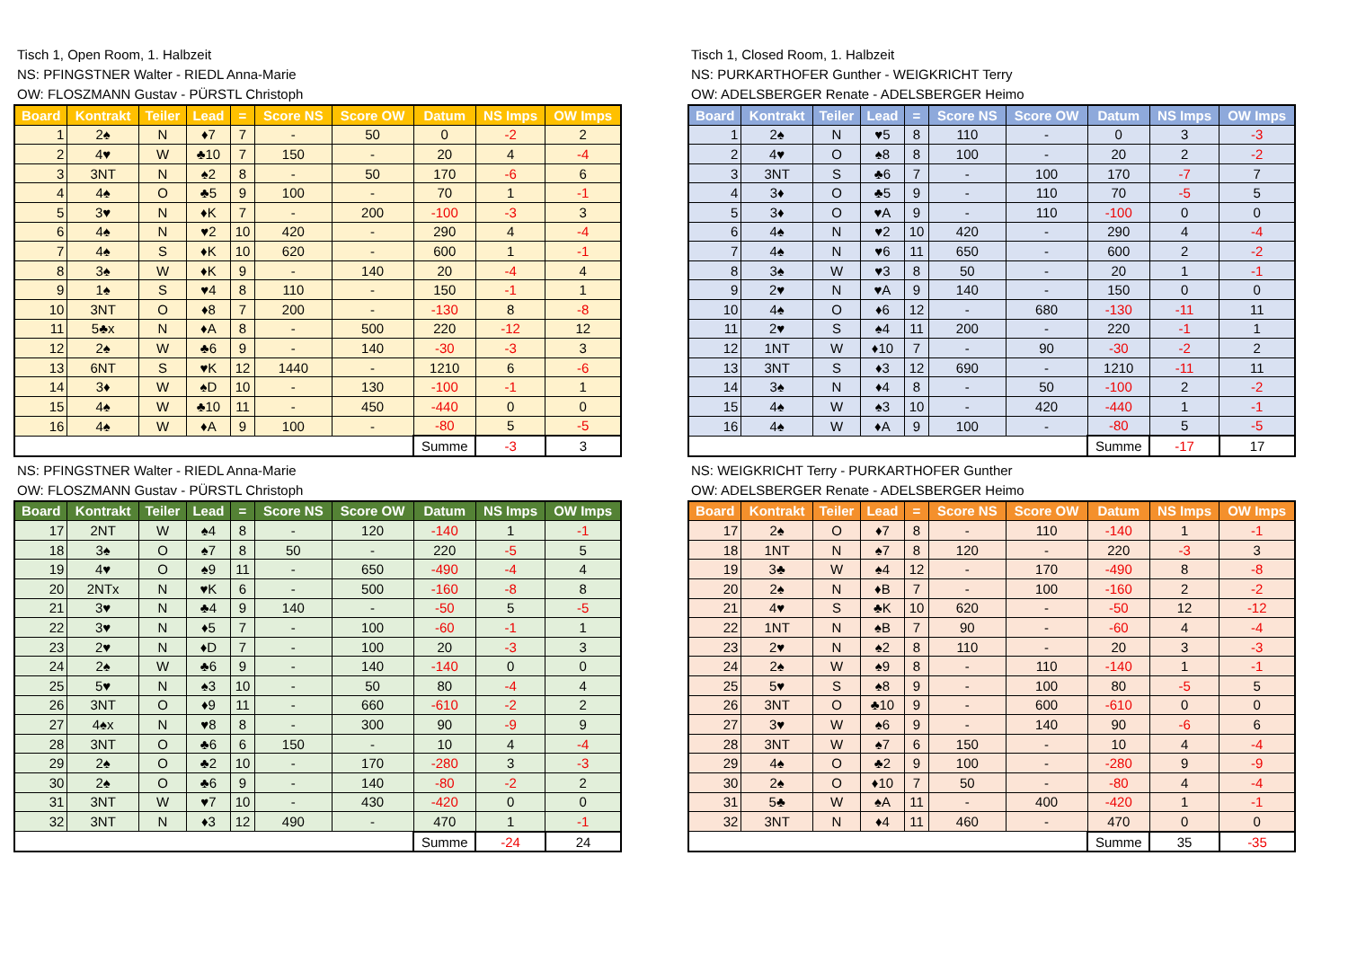Tisch 1, Open Room, 1. Halbzeit
NS: PFINGSTNER Walter - RIEDL Anna-Marie
OW: FLOSZMANN Gustav - PÜRSTL Christoph
| Board | Kontrakt | Teiler | Lead | = | Score NS | Score OW | Datum | NS Imps | OW Imps |
| --- | --- | --- | --- | --- | --- | --- | --- | --- | --- |
| 1 | 2♠ | N | ♦7 | 7 | - | 50 | 0 | -2 | 2 |
| 2 | 4♥ | W | ♣10 | 7 | 150 | - | 20 | 4 | -4 |
| 3 | 3NT | N | ♠2 | 8 | - | 50 | 170 | -6 | 6 |
| 4 | 4♠ | O | ♣5 | 9 | 100 | - | 70 | 1 | -1 |
| 5 | 3♥ | N | ♦K | 7 | - | 200 | -100 | -3 | 3 |
| 6 | 4♠ | N | ♥2 | 10 | 420 | - | 290 | 4 | -4 |
| 7 | 4♠ | S | ♦K | 10 | 620 | - | 600 | 1 | -1 |
| 8 | 3♠ | W | ♦K | 9 | - | 140 | 20 | -4 | 4 |
| 9 | 1♠ | S | ♥4 | 8 | 110 | - | 150 | -1 | 1 |
| 10 | 3NT | O | ♦8 | 7 | 200 | - | -130 | 8 | -8 |
| 11 | 5♣x | N | ♦A | 8 | - | 500 | 220 | -12 | 12 |
| 12 | 2♠ | W | ♣6 | 9 | - | 140 | -30 | -3 | 3 |
| 13 | 6NT | S | ♥K | 12 | 1440 | - | 1210 | 6 | -6 |
| 14 | 3♦ | W | ♠D | 10 | - | 130 | -100 | -1 | 1 |
| 15 | 4♠ | W | ♣10 | 11 | - | 450 | -440 | 0 | 0 |
| 16 | 4♠ | W | ♦A | 9 | 100 | - | -80 | 5 | -5 |
| | | | | | | | Summe | -3 | 3 |
Tisch 1, Closed Room, 1. Halbzeit
NS: PURKARTHOFER Gunther - WEIGKRICHT Terry
OW: ADELSBERGER Renate - ADELSBERGER Heimo
| Board | Kontrakt | Teiler | Lead | = | Score NS | Score OW | Datum | NS Imps | OW Imps |
| --- | --- | --- | --- | --- | --- | --- | --- | --- | --- |
| 1 | 2♠ | N | ♥5 | 8 | 110 | - | 0 | 3 | -3 |
| 2 | 4♥ | O | ♠8 | 8 | 100 | - | 20 | 2 | -2 |
| 3 | 3NT | S | ♣6 | 7 | - | 100 | 170 | -7 | 7 |
| 4 | 3♦ | O | ♣5 | 9 | - | 110 | 70 | -5 | 5 |
| 5 | 3♦ | O | ♥A | 9 | - | 110 | -100 | 0 | 0 |
| 6 | 4♠ | N | ♥2 | 10 | 420 | - | 290 | 4 | -4 |
| 7 | 4♠ | N | ♥6 | 11 | 650 | - | 600 | 2 | -2 |
| 8 | 3♠ | W | ♥3 | 8 | 50 | - | 20 | 1 | -1 |
| 9 | 2♥ | N | ♥A | 9 | 140 | - | 150 | 0 | 0 |
| 10 | 4♠ | O | ♦6 | 12 | - | 680 | -130 | -11 | 11 |
| 11 | 2♥ | S | ♠4 | 11 | 200 | - | 220 | -1 | 1 |
| 12 | 1NT | W | ♦10 | 7 | - | 90 | -30 | -2 | 2 |
| 13 | 3NT | S | ♦3 | 12 | 690 | - | 1210 | -11 | 11 |
| 14 | 3♠ | N | ♦4 | 8 | - | 50 | -100 | 2 | -2 |
| 15 | 4♠ | W | ♠3 | 10 | - | 420 | -440 | 1 | -1 |
| 16 | 4♠ | W | ♦A | 9 | 100 | - | -80 | 5 | -5 |
| | | | | | | | Summe | -17 | 17 |
NS: PFINGSTNER Walter - RIEDL Anna-Marie
OW: FLOSZMANN Gustav - PÜRSTL Christoph
| Board | Kontrakt | Teiler | Lead | = | Score NS | Score OW | Datum | NS Imps | OW Imps |
| --- | --- | --- | --- | --- | --- | --- | --- | --- | --- |
| 17 | 2NT | W | ♠4 | 8 | - | 120 | -140 | 1 | -1 |
| 18 | 3♠ | O | ♠7 | 8 | 50 | - | 220 | -5 | 5 |
| 19 | 4♥ | O | ♠9 | 11 | - | 650 | -490 | -4 | 4 |
| 20 | 2NTx | N | ♥K | 6 | - | 500 | -160 | -8 | 8 |
| 21 | 3♥ | N | ♣4 | 9 | 140 | - | -50 | 5 | -5 |
| 22 | 3♥ | N | ♦5 | 7 | - | 100 | -60 | -1 | 1 |
| 23 | 2♥ | N | ♦D | 7 | - | 100 | 20 | -3 | 3 |
| 24 | 2♠ | W | ♣6 | 9 | - | 140 | -140 | 0 | 0 |
| 25 | 5♥ | N | ♠3 | 10 | - | 50 | 80 | -4 | 4 |
| 26 | 3NT | O | ♦9 | 11 | - | 660 | -610 | -2 | 2 |
| 27 | 4♠x | N | ♥8 | 8 | - | 300 | 90 | -9 | 9 |
| 28 | 3NT | O | ♣6 | 6 | 150 | - | 10 | 4 | -4 |
| 29 | 2♠ | O | ♣2 | 10 | - | 170 | -280 | 3 | -3 |
| 30 | 2♠ | O | ♣6 | 9 | - | 140 | -80 | -2 | 2 |
| 31 | 3NT | W | ♥7 | 10 | - | 430 | -420 | 0 | 0 |
| 32 | 3NT | N | ♦3 | 12 | 490 | - | 470 | 1 | -1 |
| | | | | | | | Summe | -24 | 24 |
NS: WEIGKRICHT Terry - PURKARTHOFER Gunther
OW: ADELSBERGER Renate - ADELSBERGER Heimo
| Board | Kontrakt | Teiler | Lead | = | Score NS | Score OW | Datum | NS Imps | OW Imps |
| --- | --- | --- | --- | --- | --- | --- | --- | --- | --- |
| 17 | 2♠ | O | ♦7 | 8 | - | 110 | -140 | 1 | -1 |
| 18 | 1NT | N | ♠7 | 8 | 120 | - | 220 | -3 | 3 |
| 19 | 3♣ | W | ♠4 | 12 | - | 170 | -490 | 8 | -8 |
| 20 | 2♠ | N | ♦B | 7 | - | 100 | -160 | 2 | -2 |
| 21 | 4♥ | S | ♣K | 10 | 620 | - | -50 | 12 | -12 |
| 22 | 1NT | N | ♠B | 7 | 90 | - | -60 | 4 | -4 |
| 23 | 2♥ | N | ♠2 | 8 | 110 | - | 20 | 3 | -3 |
| 24 | 2♠ | W | ♠9 | 8 | - | 110 | -140 | 1 | -1 |
| 25 | 5♥ | S | ♠8 | 9 | - | 100 | 80 | -5 | 5 |
| 26 | 3NT | O | ♣10 | 9 | - | 600 | -610 | 0 | 0 |
| 27 | 3♥ | W | ♠6 | 9 | - | 140 | 90 | -6 | 6 |
| 28 | 3NT | W | ♠7 | 6 | 150 | - | 10 | 4 | -4 |
| 29 | 4♠ | O | ♣2 | 9 | 100 | - | -280 | 9 | -9 |
| 30 | 2♠ | O | ♦10 | 7 | 50 | - | -80 | 4 | -4 |
| 31 | 5♣ | W | ♠A | 11 | - | 400 | -420 | 1 | -1 |
| 32 | 3NT | N | ♦4 | 11 | 460 | - | 470 | 0 | 0 |
| | | | | | | | Summe | 35 | -35 |